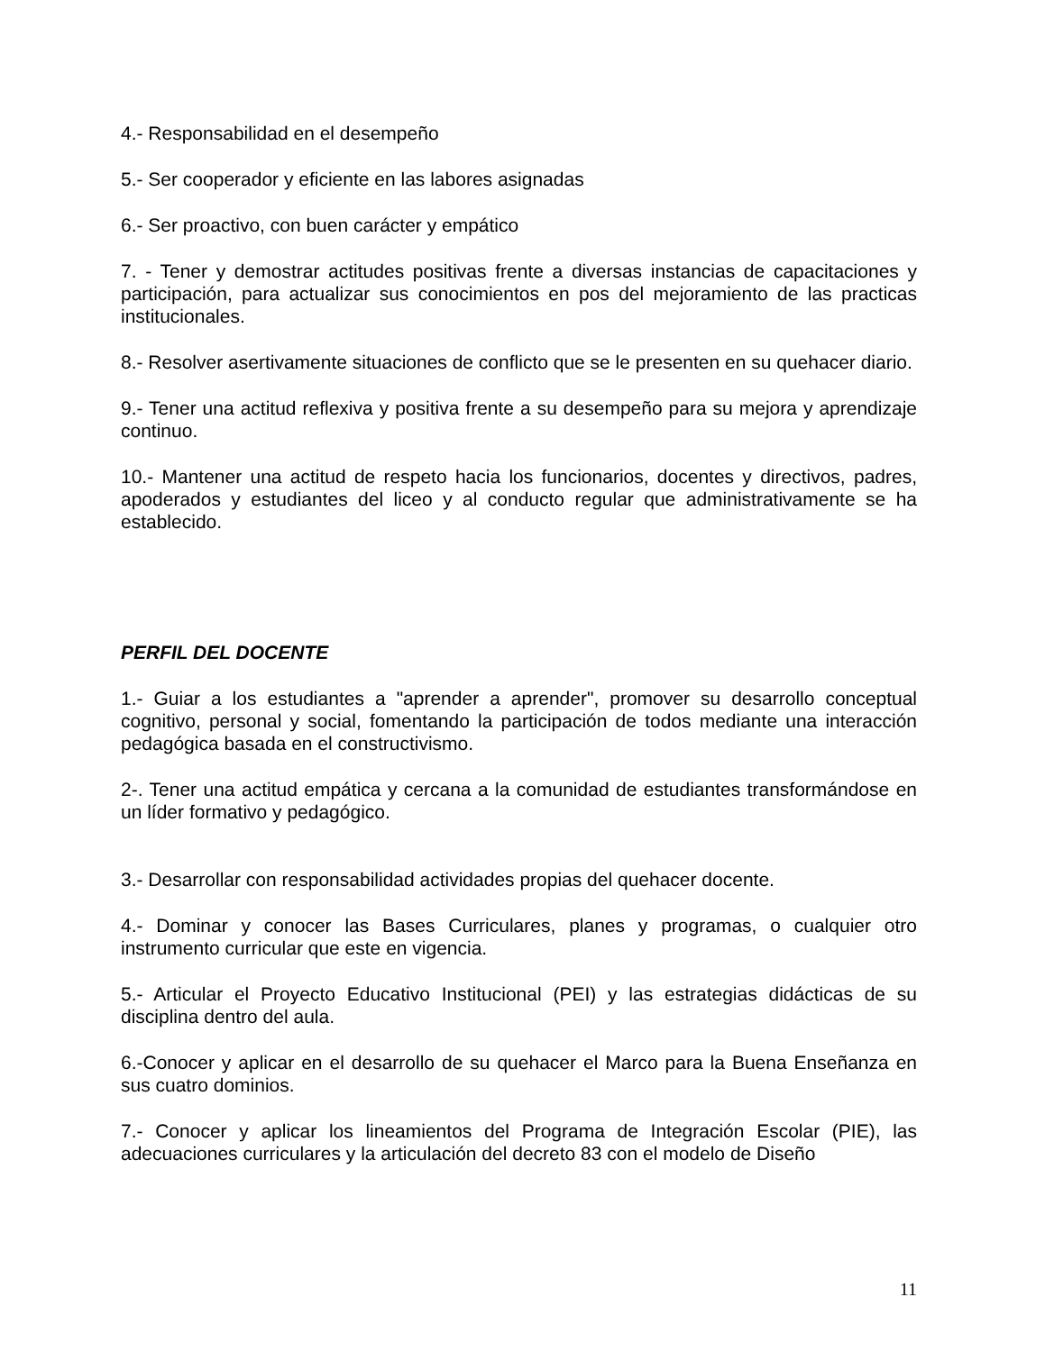4.- Responsabilidad en el desempeño
5.- Ser cooperador y eficiente en las labores asignadas
6.- Ser proactivo, con buen carácter y empático
7. - Tener y demostrar actitudes positivas frente a diversas instancias de capacitaciones y participación, para actualizar sus conocimientos en pos del mejoramiento de las practicas institucionales.
8.- Resolver asertivamente situaciones de conflicto que se le presenten en su quehacer diario.
9.- Tener una actitud reflexiva y positiva frente a su desempeño para su mejora y aprendizaje continuo.
10.- Mantener una actitud de respeto hacia los funcionarios, docentes y directivos, padres, apoderados y estudiantes del liceo y al conducto regular que administrativamente se ha establecido.
PERFIL DEL DOCENTE
1.- Guiar a los estudiantes a "aprender a aprender", promover su desarrollo conceptual cognitivo, personal y social, fomentando la participación de todos mediante una interacción pedagógica basada en el constructivismo.
2-. Tener una actitud empática y cercana a la comunidad de estudiantes transformándose en un líder formativo y pedagógico.
3.- Desarrollar con responsabilidad actividades propias del quehacer docente.
4.- Dominar y conocer las Bases Curriculares, planes y programas, o cualquier otro instrumento curricular que este en vigencia.
5.- Articular el Proyecto Educativo Institucional (PEI) y las estrategias didácticas de su disciplina dentro del aula.
6.-Conocer y aplicar en el desarrollo de su quehacer el Marco para la Buena Enseñanza en sus cuatro dominios.
7.- Conocer y aplicar los lineamientos del Programa de Integración Escolar (PIE), las adecuaciones curriculares y la articulación del decreto 83 con el modelo de Diseño
11